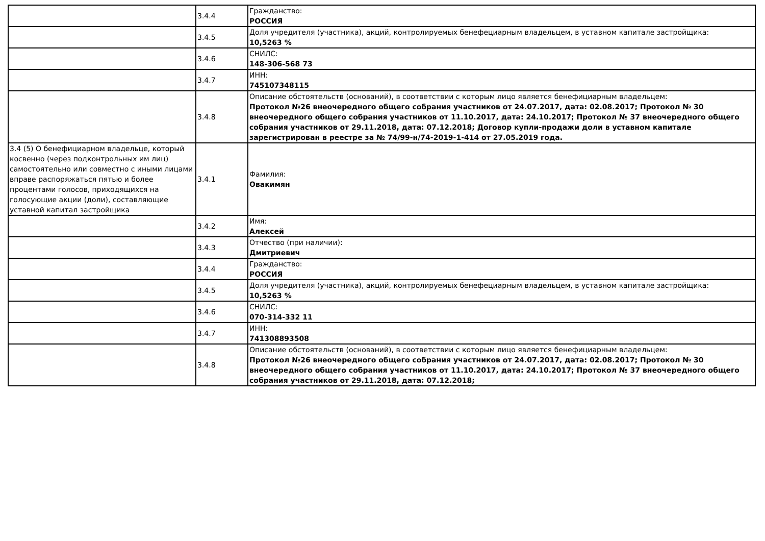| | 3.4.4 | Гражданство: РОССИЯ |
| | 3.4.5 | Доля учредителя (участника), акций, контролируемых бенефециарным владельцем, в уставном капитале застройщика: 10,5263 % |
| | 3.4.6 | СНИЛС: 148-306-568 73 |
| | 3.4.7 | ИНН: 745107348115 |
| | 3.4.8 | Описание обстоятельств (оснований), в соответствии с которым лицо является бенефициарным владельцем: Протокол №26 внеочередного общего собрания участников от 24.07.2017, дата: 02.08.2017; Протокол № 30 внеочередного общего собрания участников от 11.10.2017, дата: 24.10.2017; Протокол № 37 внеочередного общего собрания участников от 29.11.2018, дата: 07.12.2018; Договор купли-продажи доли в уставном капитале зарегистрирован в реестре за № 74/99-н/74-2019-1-414 от 27.05.2019 года. |
| 3.4 (5) О бенефициарном владельце, который косвенно (через подконтрольных им лиц) самостоятельно или совместно с иными лицами вправе распоряжаться пятью и более процентами голосов, приходящихся на голосующие акции (доли), составляющие уставной капитал застройщика | 3.4.1 | Фамилия: Овакимян |
| | 3.4.2 | Имя: Алексей |
| | 3.4.3 | Отчество (при наличии): Дмитриевич |
| | 3.4.4 | Гражданство: РОССИЯ |
| | 3.4.5 | Доля учредителя (участника), акций, контролируемых бенефециарным владельцем, в уставном капитале застройщика: 10,5263 % |
| | 3.4.6 | СНИЛС: 070-314-332 11 |
| | 3.4.7 | ИНН: 741308893508 |
| | 3.4.8 | Описание обстоятельств (оснований), в соответствии с которым лицо является бенефициарным владельцем: Протокол №26 внеочередного общего собрания участников от 24.07.2017, дата: 02.08.2017; Протокол № 30 внеочередного общего собрания участников от 11.10.2017, дата: 24.10.2017; Протокол № 37 внеочередного общего собрания участников от 29.11.2018, дата: 07.12.2018; |